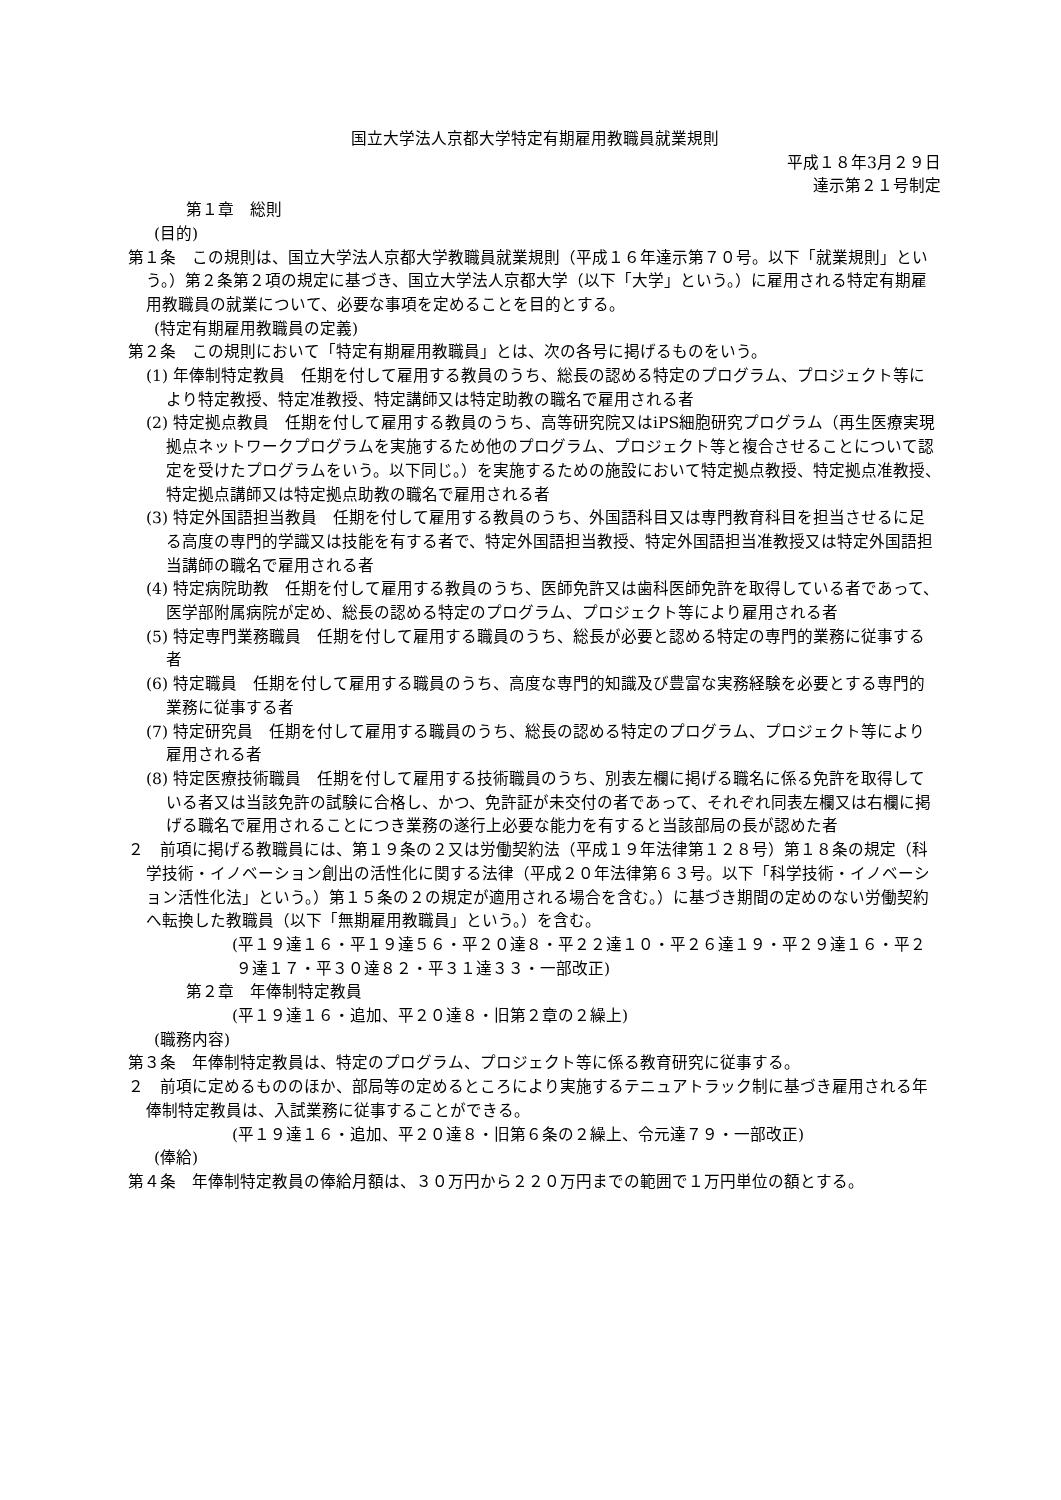国立大学法人京都大学特定有期雇用教職員就業規則
平成１８年3月２９日
達示第２１号制定
第１章　総則
(目的)
第１条　この規則は、国立大学法人京都大学教職員就業規則（平成１６年達示第７０号。以下「就業規則」という。）第２条第２項の規定に基づき、国立大学法人京都大学（以下「大学」という。）に雇用される特定有期雇用教職員の就業について、必要な事項を定めることを目的とする。
(特定有期雇用教職員の定義)
第２条　この規則において「特定有期雇用教職員」とは、次の各号に掲げるものをいう。
(1) 年俸制特定教員　任期を付して雇用する教員のうち、総長の認める特定のプログラム、プロジェクト等により特定教授、特定准教授、特定講師又は特定助教の職名で雇用される者
(2) 特定拠点教員　任期を付して雇用する教員のうち、高等研究院又はiPS細胞研究プログラム（再生医療実現拠点ネットワークプログラムを実施するため他のプログラム、プロジェクト等と複合させることについて認定を受けたプログラムをいう。以下同じ。）を実施するための施設において特定拠点教授、特定拠点准教授、特定拠点講師又は特定拠点助教の職名で雇用される者
(3) 特定外国語担当教員　任期を付して雇用する教員のうち、外国語科目又は専門教育科目を担当させるに足る高度の専門的学識又は技能を有する者で、特定外国語担当教授、特定外国語担当准教授又は特定外国語担当講師の職名で雇用される者
(4) 特定病院助教　任期を付して雇用する教員のうち、医師免許又は歯科医師免許を取得している者であって、医学部附属病院が定め、総長の認める特定のプログラム、プロジェクト等により雇用される者
(5) 特定専門業務職員　任期を付して雇用する職員のうち、総長が必要と認める特定の専門的業務に従事する者
(6) 特定職員　任期を付して雇用する職員のうち、高度な専門的知識及び豊富な実務経験を必要とする専門的業務に従事する者
(7) 特定研究員　任期を付して雇用する職員のうち、総長の認める特定のプログラム、プロジェクト等により雇用される者
(8) 特定医療技術職員　任期を付して雇用する技術職員のうち、別表左欄に掲げる職名に係る免許を取得している者又は当該免許の試験に合格し、かつ、免許証が未交付の者であって、それぞれ同表左欄又は右欄に掲げる職名で雇用されることにつき業務の遂行上必要な能力を有すると当該部局の長が認めた者
２　前項に掲げる教職員には、第１９条の２又は労働契約法（平成１９年法律第１２８号）第１８条の規定（科学技術・イノベーション創出の活性化に関する法律（平成２０年法律第６３号。以下「科学技術・イノベーション活性化法」という。）第１５条の２の規定が適用される場合を含む。）に基づき期間の定めのない労働契約へ転換した教職員（以下「無期雇用教職員」という。）を含む。
(平１９達１６・平１９達５６・平２０達８・平２２達１０・平２６達１９・平２９達１６・平２９達１７・平３０達８２・平３１達３３・一部改正)
第２章　年俸制特定教員
(平１９達１６・追加、平２０達８・旧第２章の２繰上)
(職務内容)
第３条　年俸制特定教員は、特定のプログラム、プロジェクト等に係る教育研究に従事する。
２　前項に定めるもののほか、部局等の定めるところにより実施するテニュアトラック制に基づき雇用される年俸制特定教員は、入試業務に従事することができる。
(平１９達１６・追加、平２０達８・旧第６条の２繰上、令元達７９・一部改正)
(俸給)
第４条　年俸制特定教員の俸給月額は、３０万円から２２０万円までの範囲で１万円単位の額とする。